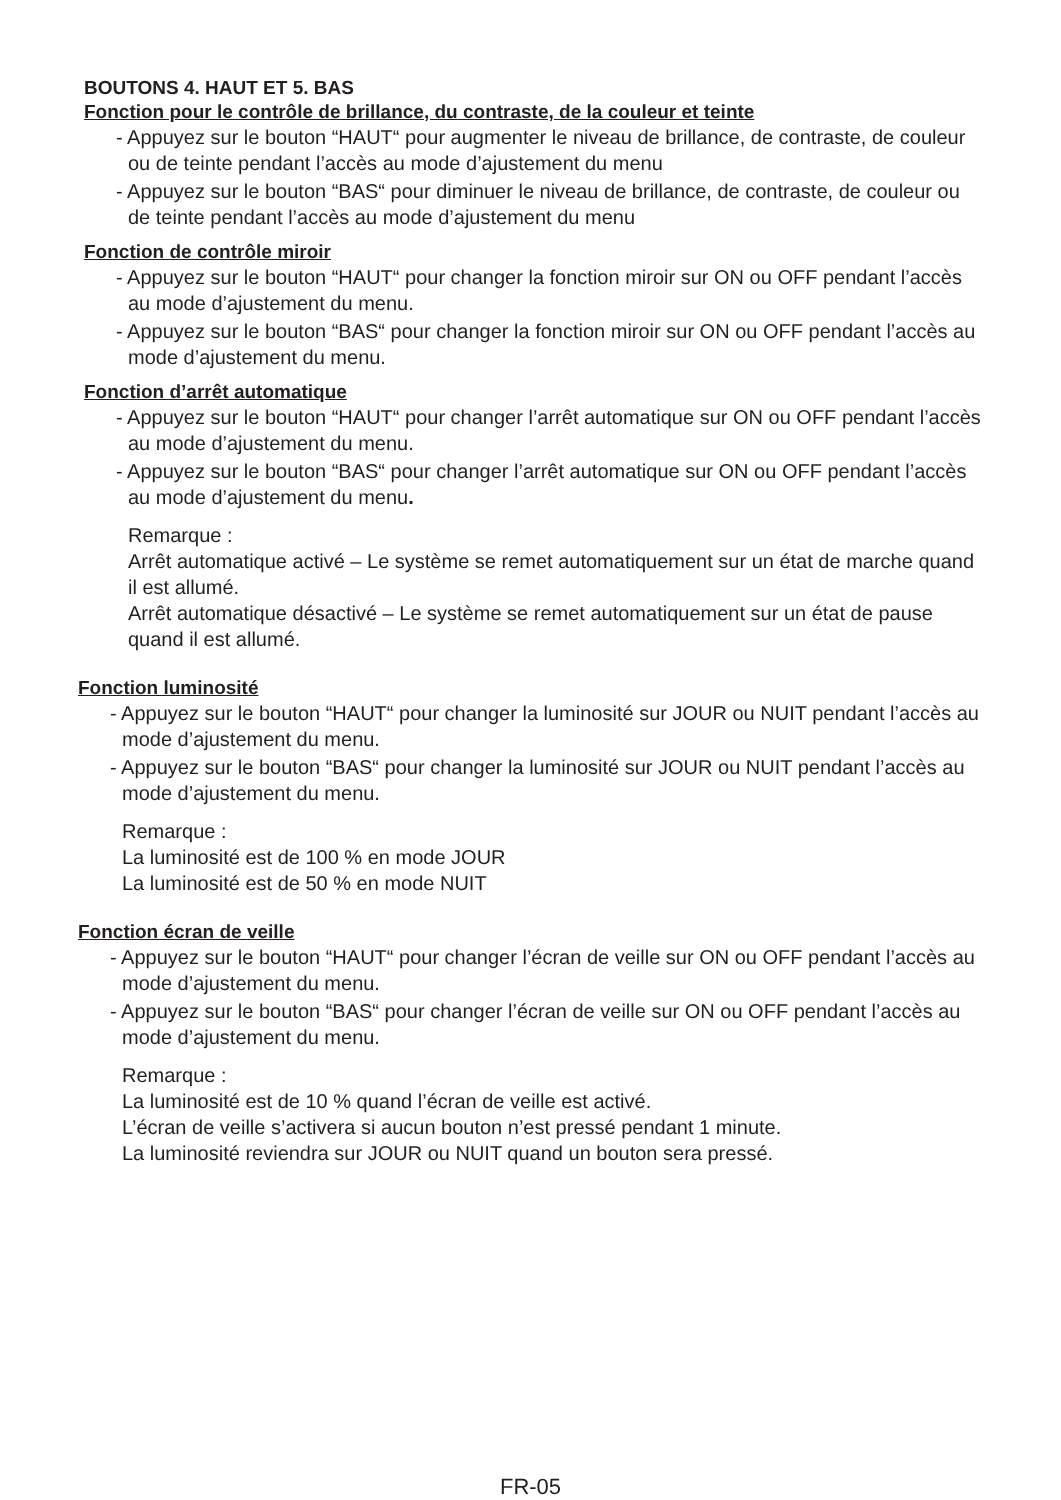BOUTONS 4. HAUT ET 5. BAS
Fonction pour le contrôle de brillance, du contraste, de la couleur et teinte
- Appuyez sur le bouton “HAUT“ pour augmenter le niveau de brillance, de contraste, de couleur ou de teinte pendant l’accès au mode d’ajustement du menu
- Appuyez sur le bouton “BAS“ pour diminuer le niveau de brillance, de contraste, de couleur ou de teinte pendant l’accès au mode d’ajustement du menu
Fonction de contrôle miroir
- Appuyez sur le bouton “HAUT“ pour changer la fonction miroir sur ON ou OFF pendant l’accès au mode d’ajustement du menu.
- Appuyez sur le bouton “BAS“ pour changer la fonction miroir sur ON ou OFF pendant l’accès au mode d’ajustement du menu.
Fonction d’arrêt automatique
- Appuyez sur le bouton “HAUT“ pour changer l’arrêt automatique sur ON ou OFF pendant l’accès au mode d’ajustement du menu.
- Appuyez sur le bouton “BAS“ pour changer l’arrêt automatique sur ON ou OFF pendant l’accès au mode d’ajustement du menu.
Remarque :
Arrêt automatique activé – Le système se remet automatiquement sur un état de marche quand il est allumé.
Arrêt automatique désactivé – Le système se remet automatiquement sur un état de pause quand il est allumé.
Fonction luminosité
- Appuyez sur le bouton “HAUT“ pour changer la luminosité sur JOUR ou NUIT pendant l’accès au mode d’ajustement du menu.
- Appuyez sur le bouton “BAS“ pour changer la luminosité sur JOUR ou NUIT pendant l’accès au mode d’ajustement du menu.
Remarque :
La luminosité est de 100 % en mode JOUR
La luminosité est de 50 % en mode NUIT
Fonction écran de veille
- Appuyez sur le bouton “HAUT“ pour changer l’écran de veille sur ON ou OFF pendant l’accès au mode d’ajustement du menu.
- Appuyez sur le bouton “BAS“ pour changer l’écran de veille sur ON ou OFF pendant l’accès au mode d’ajustement du menu.
Remarque :
La luminosité est de 10 % quand l’écran de veille est activé.
L’écran de veille s’activera si aucun bouton n’est pressé pendant 1 minute.
La luminosité reviendra sur JOUR ou NUIT quand un bouton sera pressé.
FR-05